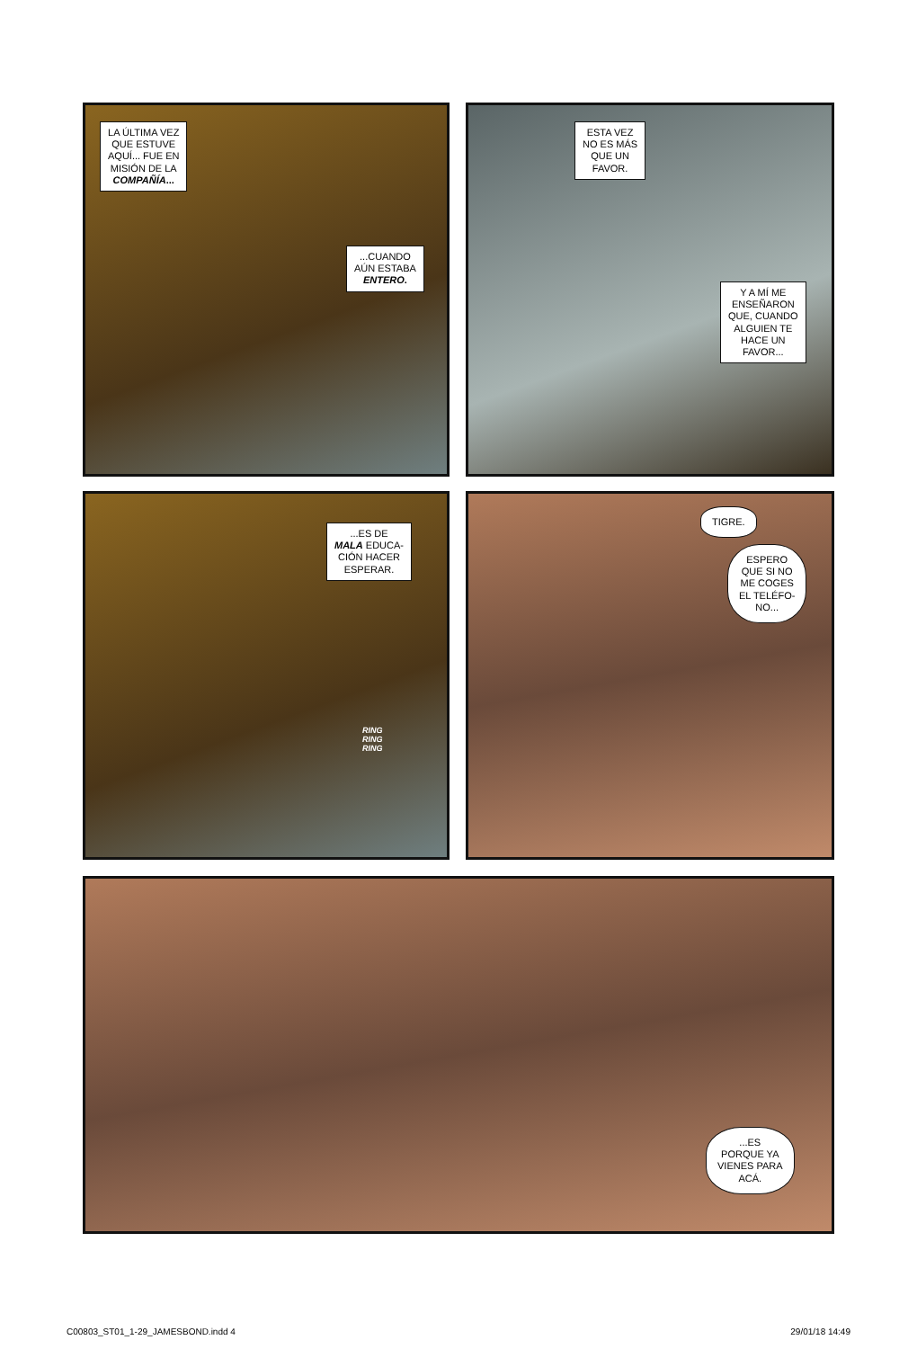LA ÚLTIMA VEZ
QUE ESTUVE
AQUÍ... FUE EN
MISIÓN DE LA
COMPAÑÍA...
...CUANDO
AÚN ESTABA
ENTERO.
ESTA VEZ
NO ES MÁS
QUE UN
FAVOR.
Y A MÍ ME
ENSEÑARON
QUE, CUANDO
ALGUIEN TE
HACE UN
FAVOR...
...ES DE
MALA EDUCA-
CIÓN HACER
ESPERAR.
RING
RING
RING
TIGRE.
ESPERO
QUE SI NO
ME COGES
EL TELÉFO-
NO...
...ES
PORQUE YA
VIENES PARA
ACÁ.
C00803_ST01_1-29_JAMESBOND.indd 4 29/01/18 14:49